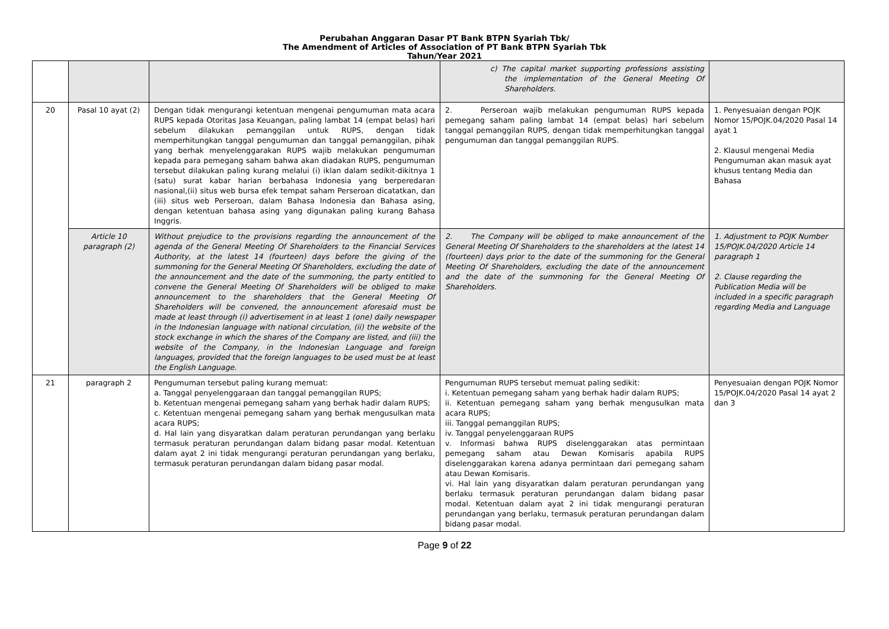Perubahan Anggaran Dasar PT Bank BTPN Syariah Tbk/
The Amendment of Articles of Association of PT Bank BTPN Syariah Tbk
Tahun/Year 2021
| | | | c) The capital market supporting professions assisting the implementation of the General Meeting Of Shareholders. | |
| 20 | Pasal 10 ayat (2) | Dengan tidak mengurangi ketentuan mengenai pengumuman mata acara RUPS kepada Otoritas Jasa Keuangan, paling lambat 14 (empat belas) hari sebelum dilakukan pemanggilan untuk RUPS, dengan tidak memperhitungkan tanggal pengumuman dan tanggal pemanggilan, pihak yang berhak menyelenggarakan RUPS wajib melakukan pengumuman kepada para pemegang saham bahwa akan diadakan RUPS, pengumuman tersebut dilakukan paling kurang melalui (i) iklan dalam sedikit-dikitnya 1 (satu) surat kabar harian berbahasa Indonesia yang berperedaran nasional,(ii) situs web bursa efek tempat saham Perseroan dicatatkan, dan (iii) situs web Perseroan, dalam Bahasa Indonesia dan Bahasa asing, dengan ketentuan bahasa asing yang digunakan paling kurang Bahasa Inggris. | 2. Perseroan wajib melakukan pengumuman RUPS kepada pemegang saham paling lambat 14 (empat belas) hari sebelum tanggal pemanggilan RUPS, dengan tidak memperhitungkan tanggal pengumuman dan tanggal pemanggilan RUPS. | 1. Penyesuaian dengan POJK Nomor 15/POJK.04/2020 Pasal 14 ayat 1 2. Klausul mengenai Media Pengumuman akan masuk ayat khusus tentang Media dan Bahasa |
| | Article 10 paragraph (2) | Without prejudice to the provisions regarding the announcement of the agenda of the General Meeting Of Shareholders to the Financial Services Authority, at the latest 14 (fourteen) days before the giving of the summoning for the General Meeting Of Shareholders, excluding the date of the announcement and the date of the summoning, the party entitled to convene the General Meeting Of Shareholders will be obliged to make announcement to the shareholders that the General Meeting Of Shareholders will be convened, the announcement aforesaid must be made at least through (i) advertisement in at least 1 (one) daily newspaper in the Indonesian language with national circulation, (ii) the website of the stock exchange in which the shares of the Company are listed, and (iii) the website of the Company, in the Indonesian Language and foreign languages, provided that the foreign languages to be used must be at least the English Language. | 2. The Company will be obliged to make announcement of the General Meeting Of Shareholders to the shareholders at the latest 14 (fourteen) days prior to the date of the summoning for the General Meeting Of Shareholders, excluding the date of the announcement and the date of the summoning for the General Meeting Of Shareholders. | 1. Adjustment to POJK Number 15/POJK.04/2020 Article 14 paragraph 1 2. Clause regarding the Publication Media will be included in a specific paragraph regarding Media and Language |
| 21 | paragraph 2 | Pengumuman tersebut paling kurang memuat: a. Tanggal penyelenggaraan dan tanggal pemanggilan RUPS; b. Ketentuan mengenai pemegang saham yang berhak hadir dalam RUPS; c. Ketentuan mengenai pemegang saham yang berhak mengusulkan mata acara RUPS; d. Hal lain yang disyaratkan dalam peraturan perundangan yang berlaku termasuk peraturan perundangan dalam bidang pasar modal. Ketentuan dalam ayat 2 ini tidak mengurangi peraturan perundangan yang berlaku, termasuk peraturan perundangan dalam bidang pasar modal. | Pengumuman RUPS tersebut memuat paling sedikit: i. Ketentuan pemegang saham yang berhak hadir dalam RUPS; ii. Ketentuan pemegang saham yang berhak mengusulkan mata acara RUPS; iii. Tanggal pemanggilan RUPS; iv. Tanggal penyelenggaraan RUPS v. Informasi bahwa RUPS diselenggarakan atas permintaan pemegang saham atau Dewan Komisaris apabila RUPS diselenggarakan karena adanya permintaan dari pemegang saham atau Dewan Komisaris. vi. Hal lain yang disyaratkan dalam peraturan perundangan yang berlaku termasuk peraturan perundangan dalam bidang pasar modal. Ketentuan dalam ayat 2 ini tidak mengurangi peraturan perundangan yang berlaku, termasuk peraturan perundangan dalam bidang pasar modal. | Penyesuaian dengan POJK Nomor 15/POJK.04/2020 Pasal 14 ayat 2 dan 3 |
Page 9 of 22